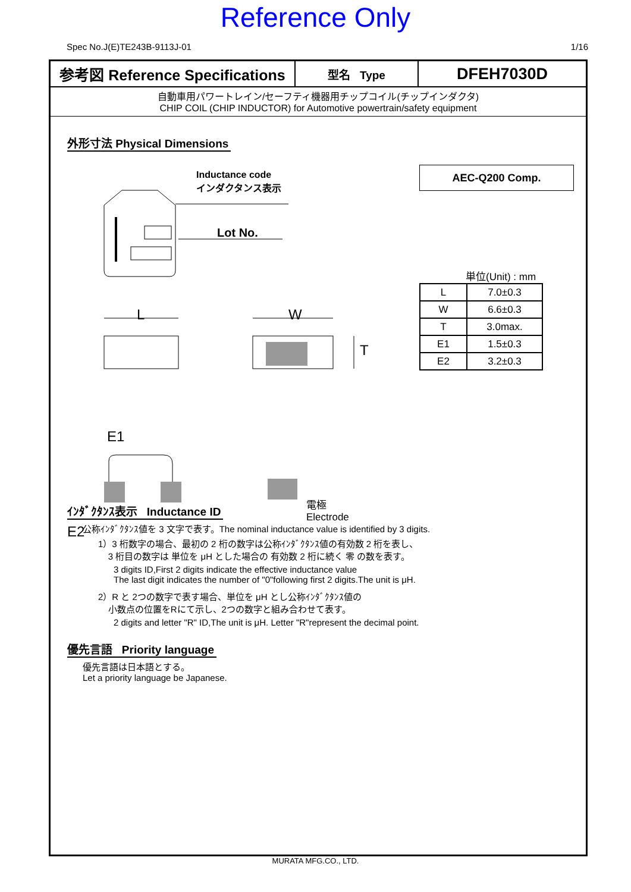Reference Only
Spec No.J(E)TE243B-9113J-01 1/16
参考図 Reference Specifications
型名 Type
DFEH7030D
自動車用パワートレイン/セーフティ機器用チップコイル(チップインダクタ)
CHIP COIL (CHIP INDUCTOR) for Automotive powertrain/safety equipment
外形寸法 Physical Dimensions
Inductance code
インダクタンス表示
Lot No.
L W
T
E1
E2
電極
Electrode
AEC-Q200 Comp.
単位(Unit) : mm
| L | 7.0±0.3 |
| W | 6.6±0.3 |
| T | 3.0max. |
| E1 | 1.5±0.3 |
| E2 | 3.2±0.3 |
ｲﾝﾀﾞｸﾀﾝｽ表示 Inductance ID
公称ｲﾝﾀﾞｸﾀﾝｽ値を 3 文字で表す。The nominal inductance value is identified by 3 digits.
1）3 桁数字の場合、最初の 2 桁の数字は公称ｲﾝﾀﾞｸﾀﾝｽ値の有効数 2 桁を表し、
3 桁目の数字は 単位を μH とした場合の 有効数 2 桁に続く 零 の数を表す。
3 digits ID,First 2 digits indicate the effective inductance value
The last digit indicates the number of "0"following first 2 digits.The unit is μH.
2）R と 2つの数字で表す場合、単位を μH とし公称ｲﾝﾀﾞｸﾀﾝｽ値の
小数点の位置をRにて示し、2つの数字と組み合わせて表す。
2 digits and letter "R" ID,The unit is μH. Letter "R"represent the decimal point.
優先言語 Priority language
優先言語は日本語とする。
Let a priority language be Japanese.
MURATA MFG.CO., LTD.